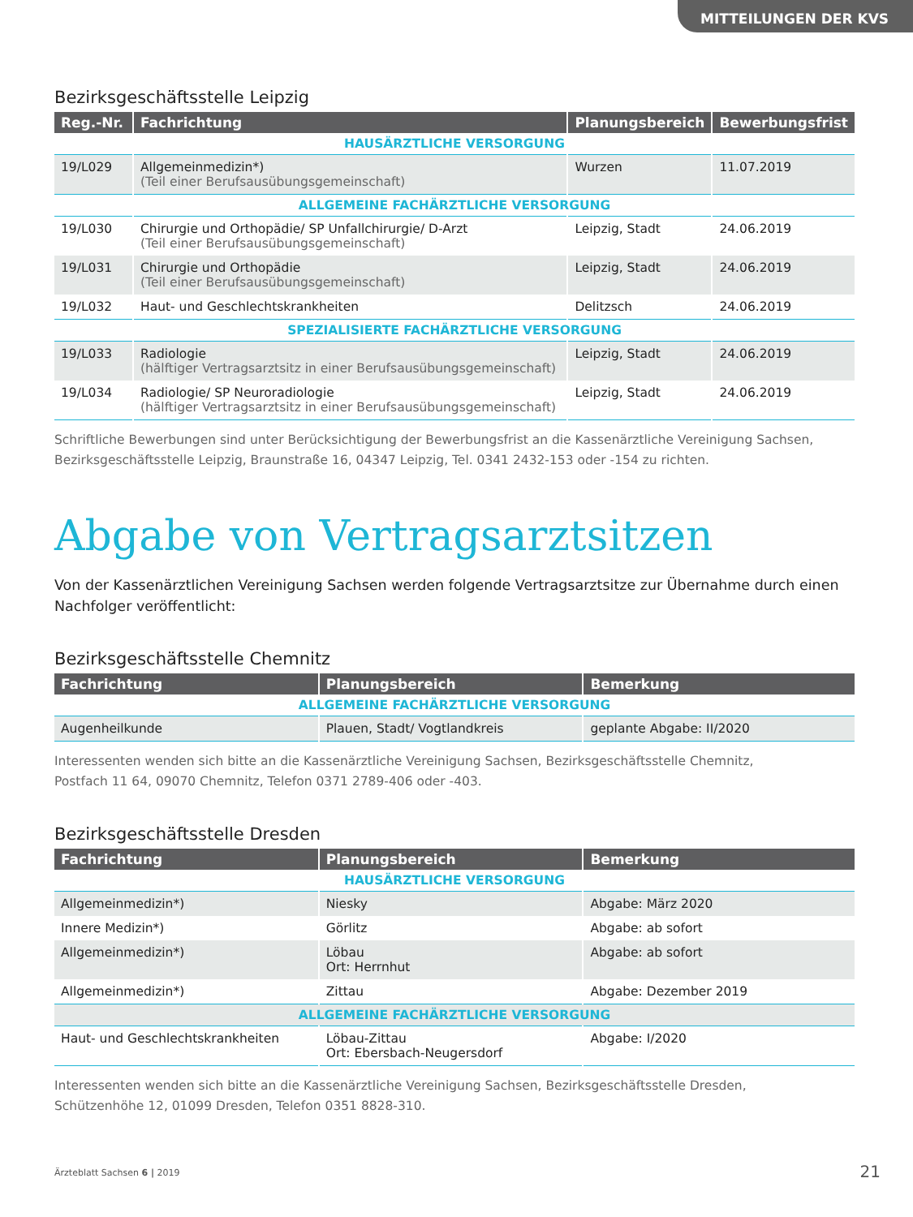MITTEILUNGEN DER KVS
Bezirksgeschäftsstelle Leipzig
| Reg.-Nr. | Fachrichtung | Planungsbereich | Bewerbungsfrist |
| --- | --- | --- | --- |
| HAUSÄRZTLICHE VERSORGUNG | | | |
| 19/L029 | Allgemeinmedizin*) (Teil einer Berufsausübungsgemeinschaft) | Wurzen | 11.07.2019 |
| ALLGEMEINE FACHÄRZTLICHE VERSORGUNG | | | |
| 19/L030 | Chirurgie und Orthopädie/ SP Unfallchirurgie/ D-Arzt (Teil einer Berufsausübungsgemeinschaft) | Leipzig, Stadt | 24.06.2019 |
| 19/L031 | Chirurgie und Orthopädie (Teil einer Berufsausübungsgemeinschaft) | Leipzig, Stadt | 24.06.2019 |
| 19/L032 | Haut- und Geschlechtskrankheiten | Delitzsch | 24.06.2019 |
| SPEZIALISIERTE FACHÄRZTLICHE VERSORGUNG | | | |
| 19/L033 | Radiologie (hälftiger Vertragsarztsitz in einer Berufsausübungsgemeinschaft) | Leipzig, Stadt | 24.06.2019 |
| 19/L034 | Radiologie/ SP Neuroradiologie (hälftiger Vertragsarztsitz in einer Berufsausübungsgemeinschaft) | Leipzig, Stadt | 24.06.2019 |
Schriftliche Bewerbungen sind unter Berücksichtigung der Bewerbungsfrist an die Kassenärztliche Vereinigung Sachsen,
Bezirksgeschäftsstelle Leipzig, Braunstraße 16, 04347 Leipzig, Tel. 0341 2432-153 oder -154 zu richten.
Abgabe von Vertragsarztsitzen
Von der Kassenärztlichen Vereinigung Sachsen werden folgende Vertragsarztsitze zur Übernahme durch einen Nachfolger veröffentlicht:
Bezirksgeschäftsstelle Chemnitz
| Fachrichtung | Planungsbereich | Bemerkung |
| --- | --- | --- |
| ALLGEMEINE FACHÄRZTLICHE VERSORGUNG | | |
| Augenheilkunde | Plauen, Stadt/ Vogtlandkreis | geplante Abgabe: II/2020 |
Interessenten wenden sich bitte an die Kassenärztliche Vereinigung Sachsen, Bezirksgeschäftsstelle Chemnitz,
Postfach 11 64, 09070 Chemnitz, Telefon 0371 2789-406 oder -403.
Bezirksgeschäftsstelle Dresden
| Fachrichtung | Planungsbereich | Bemerkung |
| --- | --- | --- |
| HAUSÄRZTLICHE VERSORGUNG | | |
| Allgemeinmedizin*) | Niesky | Abgabe: März 2020 |
| Innere Medizin*) | Görlitz | Abgabe: ab sofort |
| Allgemeinmedizin*) | Löbau Ort: Herrnhut | Abgabe: ab sofort |
| Allgemeinmedizin*) | Zittau | Abgabe: Dezember 2019 |
| ALLGEMEINE FACHÄRZTLICHE VERSORGUNG | | |
| Haut- und Geschlechtskrankheiten | Löbau-Zittau Ort: Ebersbach-Neugersdorf | Abgabe: I/2020 |
Interessenten wenden sich bitte an die Kassenärztliche Vereinigung Sachsen, Bezirksgeschäftsstelle Dresden,
Schützenhöhe 12, 01099 Dresden, Telefon 0351 8828-310.
Ärzteblatt Sachsen 6 | 2019 21